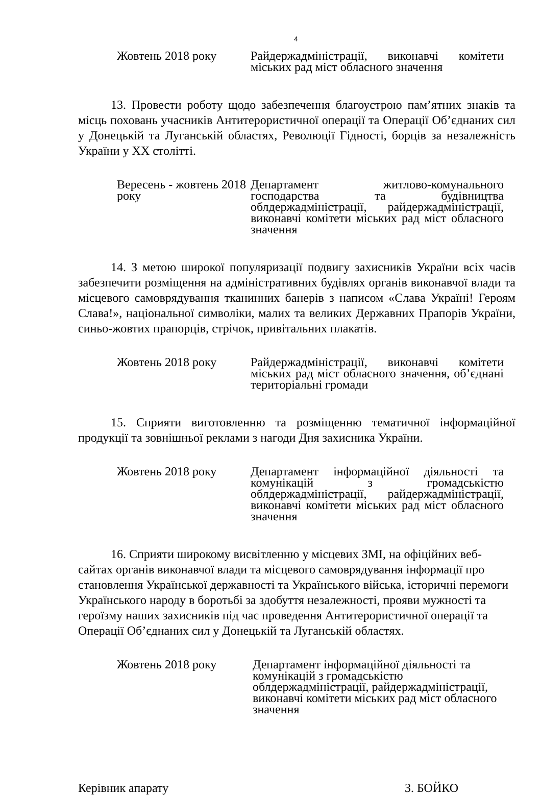4
Жовтень 2018 року Райдержадміністрації, виконавчі комітети міських рад міст обласного значення
13. Провести роботу щодо забезпечення благоустрою пам’ятних знаків та місць поховань учасників Антитерористичної операції та Операції Об’єднаних сил у Донецькій та Луганській областях, Революції Гідності, борців за незалежність України у ХХ столітті.
Вересень - жовтень 2018 року
Департамент житлово-комунального господарства та будівництва облдержадміністрації, райдержадміністрації, виконавчі комітети міських рад міст обласного значення
14. З метою широкої популяризації подвигу захисників України всіх часів забезпечити розміщення на адміністративних будівлях органів виконавчої влади та місцевого самоврядування тканинних банерів з написом «Слава Україні! Героям Слава!», національної символіки, малих та великих Державних Прапорів України, синьо-жовтих прапорців, стрічок, привітальних плакатів.
Жовтень 2018 року Райдержадміністрації, виконавчі комітети міських рад міст обласного значення, об’єднані територіальні громади
15. Сприяти виготовленню та розміщенню тематичної інформаційної продукції та зовнішньої реклами з нагоди Дня захисника України.
Жовтень 2018 року Департамент інформаційної діяльності та комунікацій з громадськістю облдержадміністрації, райдержадміністрації, виконавчі комітети міських рад міст обласного значення
16. Сприяти широкому висвітленню у місцевих ЗМІ, на офіційних веб-сайтах органів виконавчої влади та місцевого самоврядування інформації про становлення Української державності та Українського війська, історичні перемоги Українського народу в боротьбі за здобуття незалежності, прояви мужності та героїзму наших захисників під час проведення Антитерористичної операції та Операції Об’єднаних сил у Донецькій та Луганській областях.
Жовтень 2018 року Департамент інформаційної діяльності та комунікацій з громадськістю облдержадміністрації, райдержадміністрації, виконавчі комітети міських рад міст обласного значення
Керівник апарату З. БОЙКО